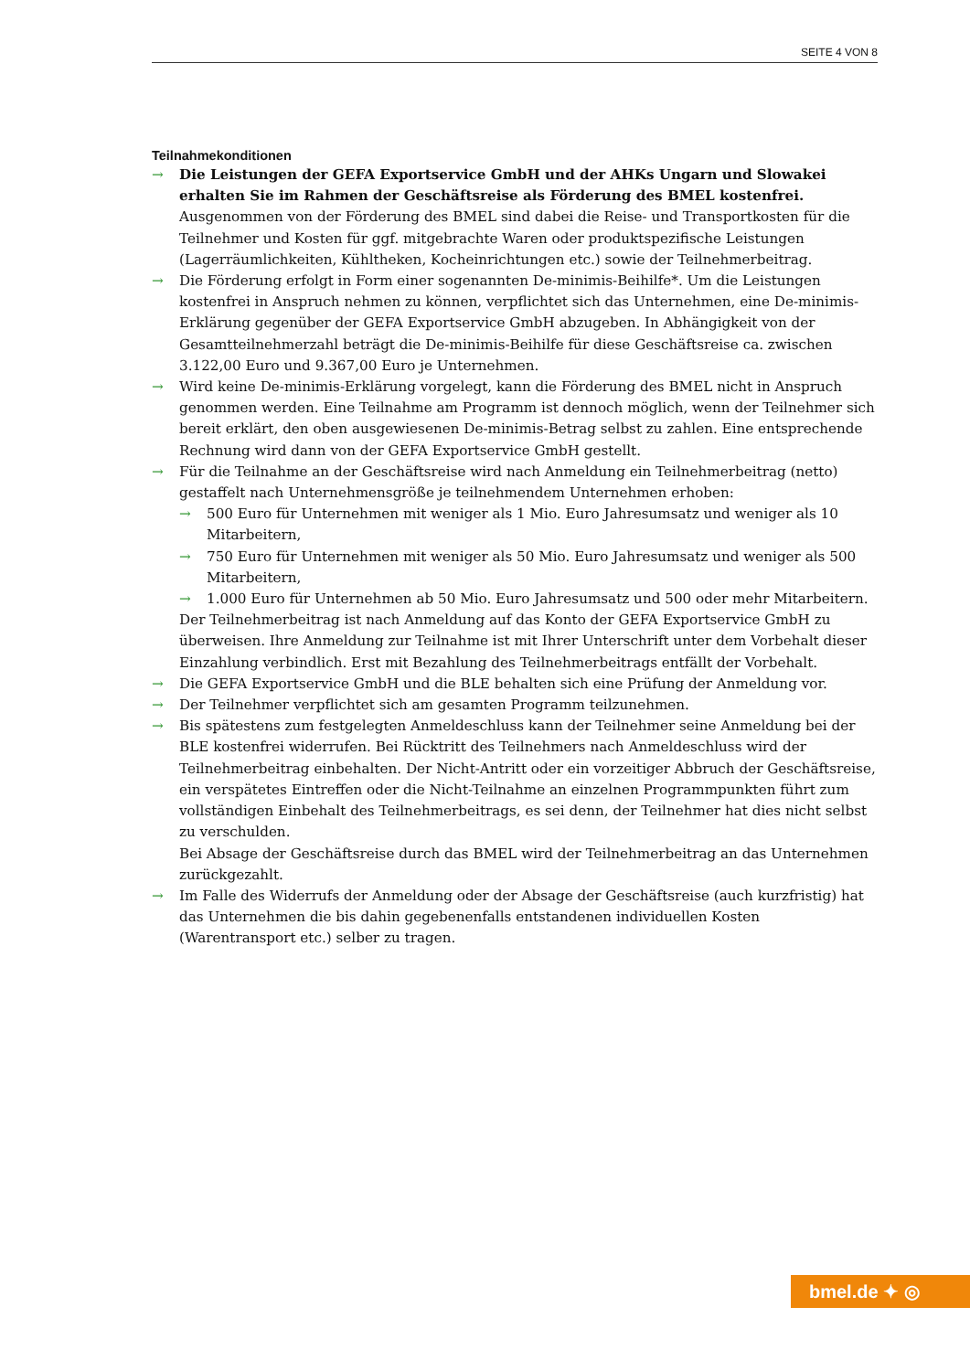SEITE 4 VON 8
Teilnahmekonditionen
→ Die Leistungen der GEFA Exportservice GmbH und der AHKs Ungarn und Slowakei erhalten Sie im Rahmen der Geschäftsreise als Förderung des BMEL kostenfrei. Ausgenommen von der Förderung des BMEL sind dabei die Reise- und Transportkosten für die Teilnehmer und Kosten für ggf. mitgebrachte Waren oder produktspezifische Leistungen (Lagerräumlichkeiten, Kühltheken, Kocheinrichtungen etc.) sowie der Teilnehmerbeitrag.
→ Die Förderung erfolgt in Form einer sogenannten De-minimis-Beihilfe*. Um die Leistungen kostenfrei in Anspruch nehmen zu können, verpflichtet sich das Unternehmen, eine De-minimis-Erklärung gegenüber der GEFA Exportservice GmbH abzugeben. In Abhängigkeit von der Gesamtteilnehmerzahl beträgt die De-minimis-Beihilfe für diese Geschäftsreise ca. zwischen 3.122,00 Euro und 9.367,00 Euro je Unternehmen.
→ Wird keine De-minimis-Erklärung vorgelegt, kann die Förderung des BMEL nicht in Anspruch genommen werden. Eine Teilnahme am Programm ist dennoch möglich, wenn der Teilnehmer sich bereit erklärt, den oben ausgewiesenen De-minimis-Betrag selbst zu zahlen. Eine entsprechende Rechnung wird dann von der GEFA Exportservice GmbH gestellt.
→ Für die Teilnahme an der Geschäftsreise wird nach Anmeldung ein Teilnehmerbeitrag (netto) gestaffelt nach Unternehmensgröße je teilnehmendem Unternehmen erhoben:
→ 500 Euro für Unternehmen mit weniger als 1 Mio. Euro Jahresumsatz und weniger als 10 Mitarbeitern,
→ 750 Euro für Unternehmen mit weniger als 50 Mio. Euro Jahresumsatz und weniger als 500 Mitarbeitern,
→ 1.000 Euro für Unternehmen ab 50 Mio. Euro Jahresumsatz und 500 oder mehr Mitarbeitern.
Der Teilnehmerbeitrag ist nach Anmeldung auf das Konto der GEFA Exportservice GmbH zu überweisen. Ihre Anmeldung zur Teilnahme ist mit Ihrer Unterschrift unter dem Vorbehalt dieser Einzahlung verbindlich. Erst mit Bezahlung des Teilnehmerbeitrags entfällt der Vorbehalt.
→ Die GEFA Exportservice GmbH und die BLE behalten sich eine Prüfung der Anmeldung vor.
→ Der Teilnehmer verpflichtet sich am gesamten Programm teilzunehmen.
→ Bis spätestens zum festgelegten Anmeldeschluss kann der Teilnehmer seine Anmeldung bei der BLE kostenfrei widerrufen. Bei Rücktritt des Teilnehmers nach Anmeldeschluss wird der Teilnehmerbeitrag einbehalten. Der Nicht-Antritt oder ein vorzeitiger Abbruch der Geschäftsreise, ein verspätetes Eintreffen oder die Nicht-Teilnahme an einzelnen Programmpunkten führt zum vollständigen Einbehalt des Teilnehmerbeitrags, es sei denn, der Teilnehmer hat dies nicht selbst zu verschulden.
Bei Absage der Geschäftsreise durch das BMEL wird der Teilnehmerbeitrag an das Unternehmen zurückgezahlt.
→ Im Falle des Widerrufs der Anmeldung oder der Absage der Geschäftsreise (auch kurzfristig) hat das Unternehmen die bis dahin gegebenenfalls entstandenen individuellen Kosten (Warentransport etc.) selber zu tragen.
bmel.de ✦ ◎